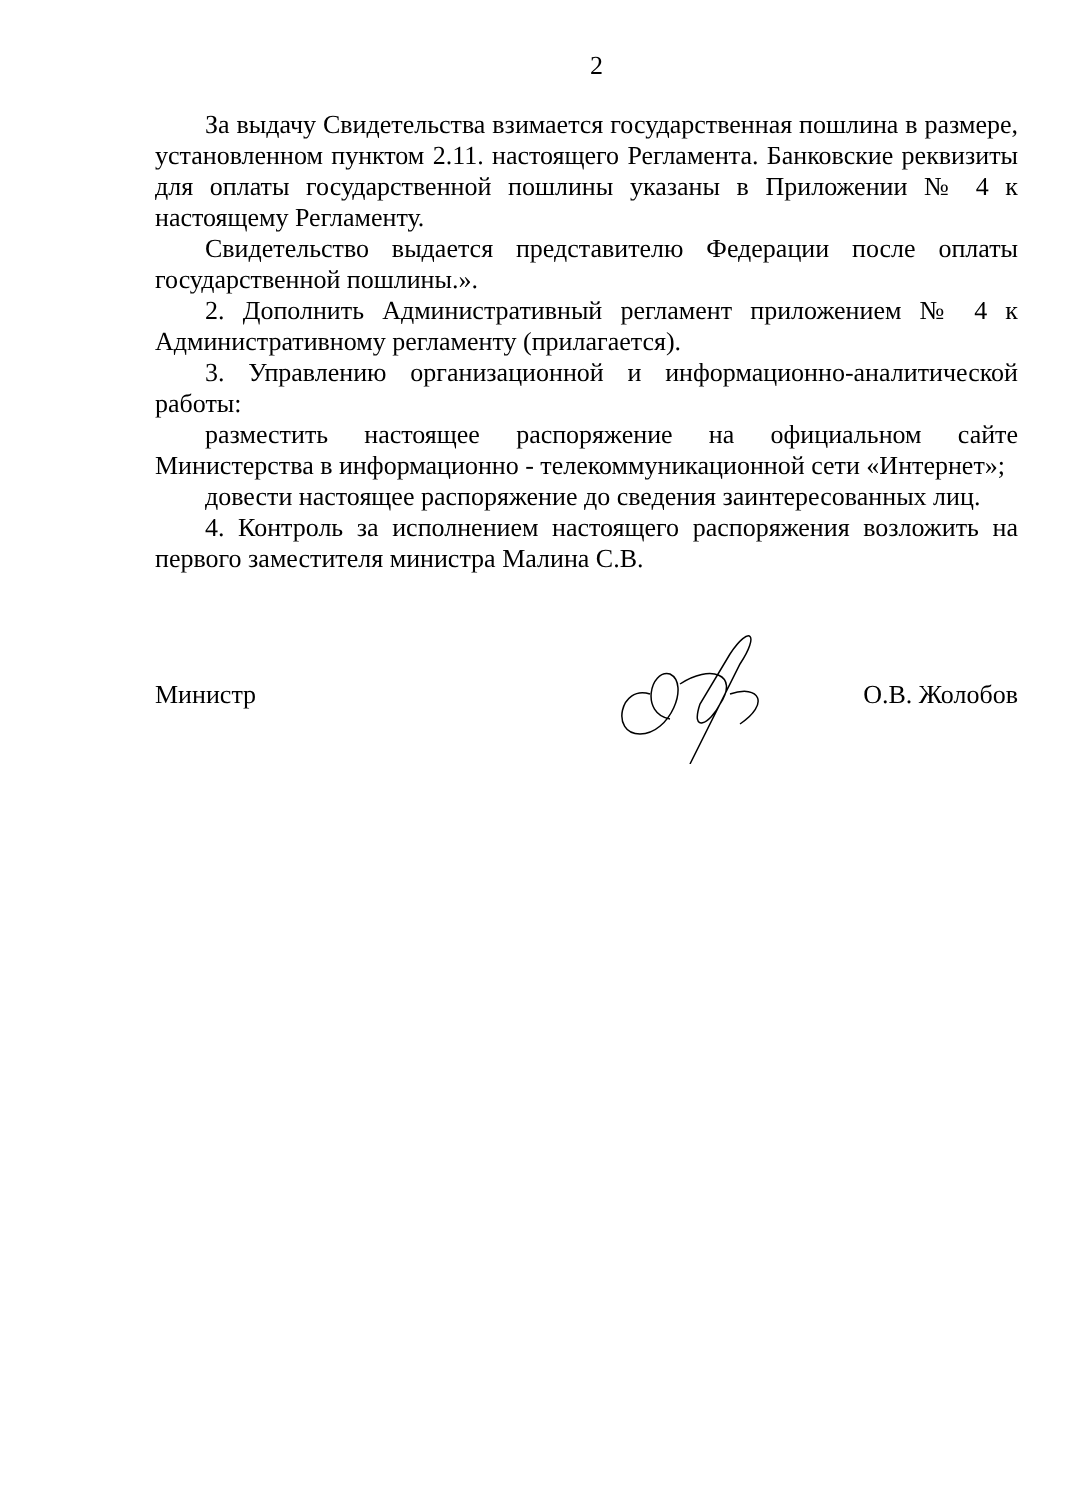2
За выдачу Свидетельства взимается государственная пошлина в размере, установленном пунктом 2.11. настоящего Регламента. Банковские реквизиты для оплаты государственной пошлины указаны в Приложении № 4 к настоящему Регламенту.
Свидетельство выдается представителю Федерации после оплаты государственной пошлины.».
2. Дополнить Административный регламент приложением № 4 к Административному регламенту (прилагается).
3. Управлению организационной и информационно-аналитической работы:
разместить настоящее распоряжение на официальном сайте Министерства в информационно - телекоммуникационной сети «Интернет»;
довести настоящее распоряжение до сведения заинтересованных лиц.
4. Контроль за исполнением настоящего распоряжения возложить на первого заместителя министра Малина С.В.
Министр О.В. Жолобов